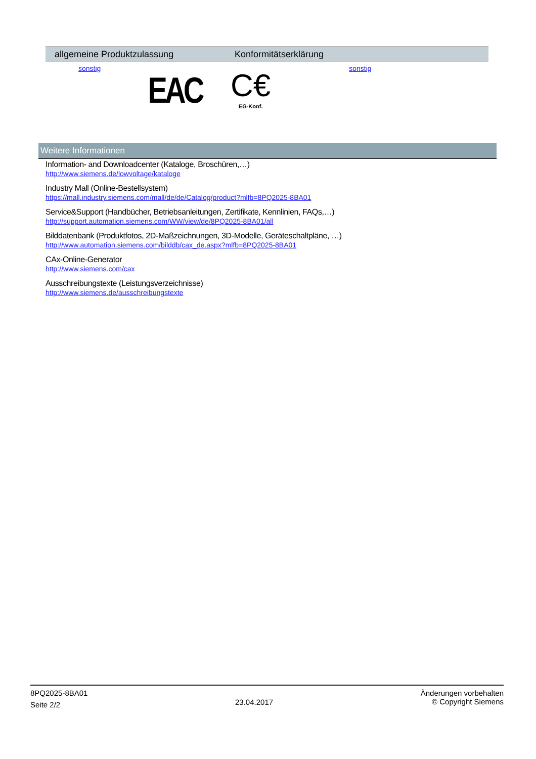| allgemeine Produktzulassung | Konformitätserklärung |
| --- | --- |
| sonstig EAC | C€ EG-Konf. sonstig |
Weitere Informationen
Information- and Downloadcenter (Kataloge, Broschüren,…)
http://www.siemens.de/lowvoltage/kataloge
Industry Mall (Online-Bestellsystem)
https://mall.industry.siemens.com/mall/de/de/Catalog/product?mlfb=8PQ2025-8BA01
Service&Support (Handbücher, Betriebsanleitungen, Zertifikate, Kennlinien, FAQs,…)
http://support.automation.siemens.com/WW/view/de/8PQ2025-8BA01/all
Bilddatenbank (Produktfotos, 2D-Maßzeichnungen, 3D-Modelle, Geräteschaltpläne, …)
http://www.automation.siemens.com/bilddb/cax_de.aspx?mlfb=8PQ2025-8BA01
CAx-Online-Generator
http://www.siemens.com/cax
Ausschreibungstexte (Leistungsverzeichnisse)
http://www.siemens.de/ausschreibungstexte
8PQ2025-8BA01
Seite 2/2
23.04.2017
Änderungen vorbehalten
© Copyright Siemens